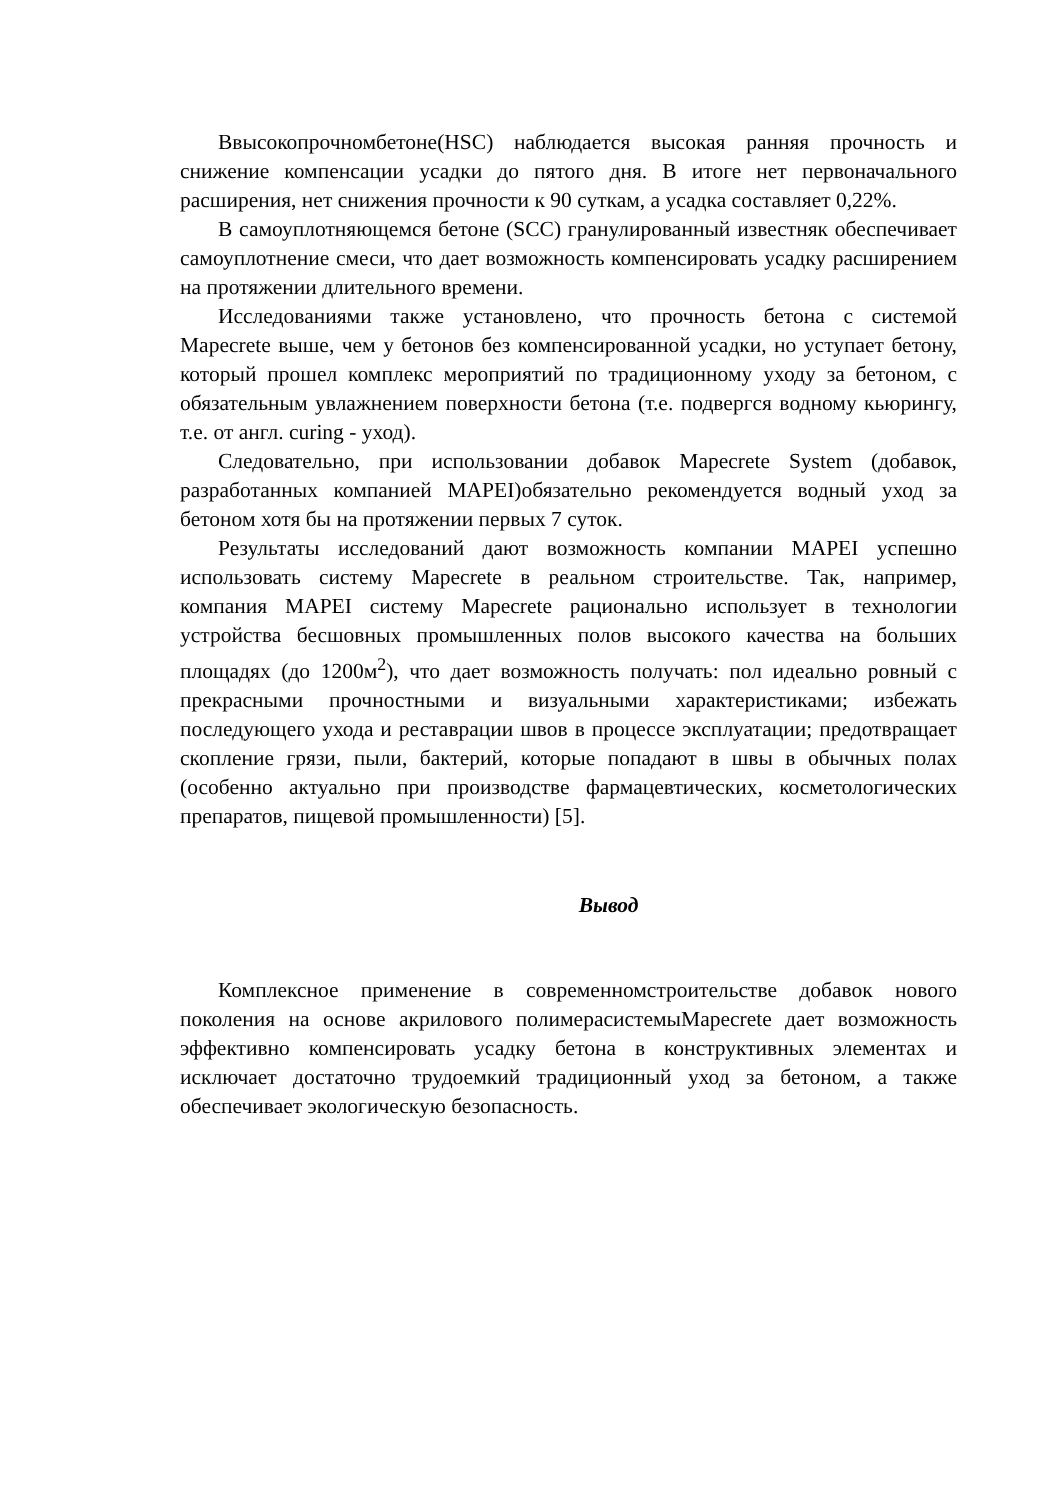Ввысокопрочномбетоне(HSC) наблюдается высокая ранняя прочность и снижение компенсации усадки до пятого дня. В итоге нет первоначального расширения, нет снижения прочности к 90 суткам, а усадка составляет 0,22%.
В самоуплотняющемся бетоне (SCC) гранулированный известняк обеспечивает самоуплотнение смеси, что дает возможность компенсировать усадку расширением на протяжении длительного времени.
Исследованиями также установлено, что прочность бетона с системой Mapecrete выше, чем у бетонов без компенсированной усадки, но уступает бетону, который прошел комплекс мероприятий по традиционному уходу за бетоном, с обязательным увлажнением поверхности бетона (т.е. подвергся водному кьюрингу, т.е. от англ. curing - уход).
Следовательно, при использовании добавок Mapecrete System (добавок, разработанных компанией MAPEI)обязательно рекомендуется водный уход за бетоном хотя бы на протяжении первых 7 суток.
Результаты исследований дают возможность компании MAPEI успешно использовать систему Mapecrete в реальном строительстве. Так, например, компания MAPEI систему Mapecrete рационально использует в технологии устройства бесшовных промышленных полов высокого качества на больших площадях (до 1200м<sup>2</sup>), что дает возможность получать: пол идеально ровный с прекрасными прочностными и визуальными характеристиками; избежать последующего ухода и реставрации швов в процессе эксплуатации; предотвращает скопление грязи, пыли, бактерий, которые попадают в швы в обычных полах (особенно актуально при производстве фармацевтических, косметологических препаратов, пищевой промышленности) [5].
Вывод
Комплексное применение в современномстроительстве добавок нового поколения на основе акрилового полимерасистемыMapecrete дает возможность эффективно компенсировать усадку бетона в конструктивных элементах и исключает достаточно трудоемкий традиционный уход за бетоном, а также обеспечивает экологическую безопасность.